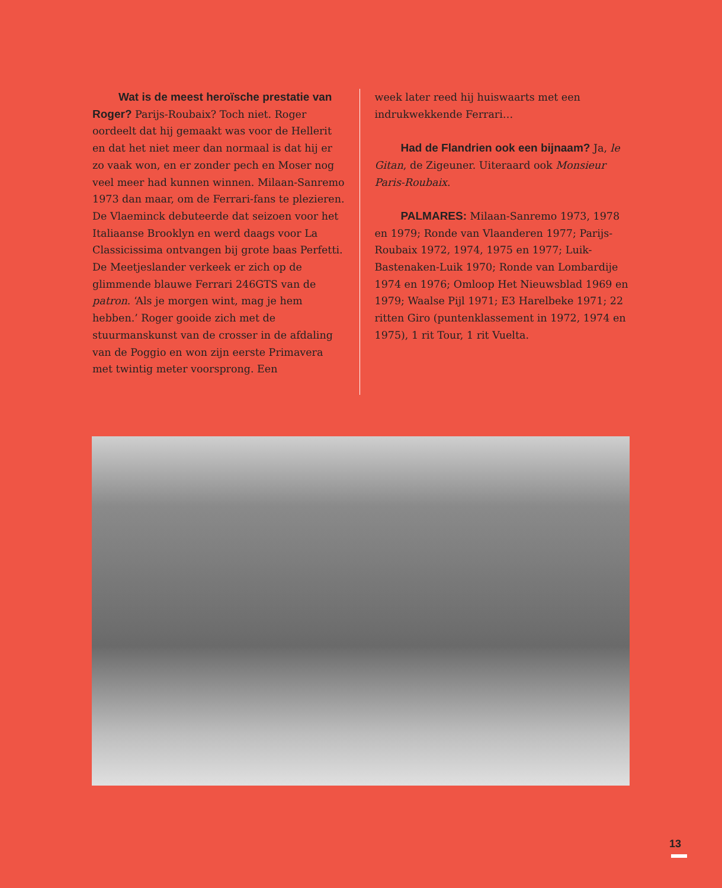Wat is de meest heroïsche prestatie van Roger? Parijs-Roubaix? Toch niet. Roger oordeelt dat hij gemaakt was voor de Hellerit en dat het niet meer dan normaal is dat hij er zo vaak won, en er zonder pech en Moser nog veel meer had kunnen winnen. Milaan-Sanremo 1973 dan maar, om de Ferrari-fans te plezieren. De Vlaeminck debuteerde dat seizoen voor het Italiaanse Brooklyn en werd daags voor La Classicissima ontvangen bij grote baas Perfetti. De Meetjeslander verkeek er zich op de glimmende blauwe Ferrari 246GTS van de patron. ‘Als je morgen wint, mag je hem hebben.’ Roger gooide zich met de stuurmanskunst van de crosser in de afdaling van de Poggio en won zijn eerste Primavera met twintig meter voorsprong. Een
week later reed hij huiswaarts met een indrukwekkende Ferrari…
Had de Flandrien ook een bijnaam? Ja, le Gitan, de Zigeuner. Uiteraard ook Monsieur Paris-Roubaix.
PALMARES: Milaan-Sanremo 1973, 1978 en 1979; Ronde van Vlaanderen 1977; Parijs-Roubaix 1972, 1974, 1975 en 1977; Luik-Bastenaken-Luik 1970; Ronde van Lombardije 1974 en 1976; Omloop Het Nieuwsblad 1969 en 1979; Waalse Pijl 1971; E3 Harelbeke 1971; 22 ritten Giro (puntenklassement in 1972, 1974 en 1975), 1 rit Tour, 1 rit Vuelta.
13